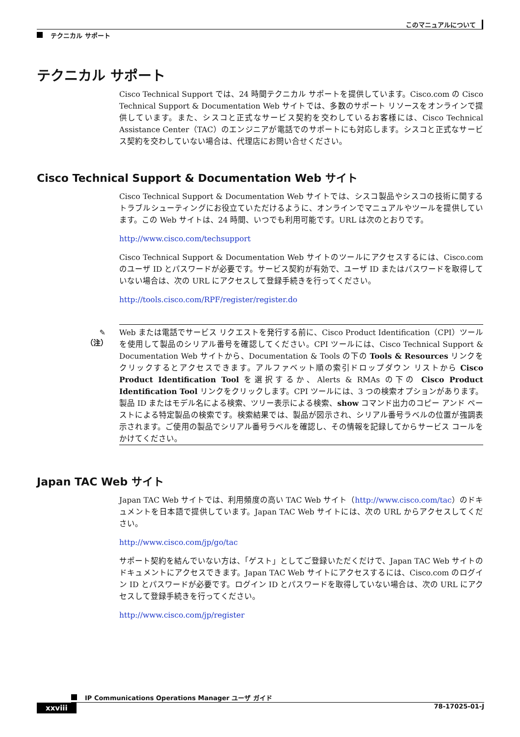このマニュアルについて
テクニカル サポート
テクニカル サポート
Cisco Technical Support では、24 時間テクニカル サポートを提供しています。Cisco.com の Cisco Technical Support & Documentation Web サイトでは、多数のサポート リソースをオンラインで提供しています。また、シスコと正式なサービス契約を交わしているお客様には、Cisco Technical Assistance Center（TAC）のエンジニアが電話でのサポートにも対応します。シスコと正式なサービス契約を交わしていない場合は、代理店にお問い合せください。
Cisco Technical Support & Documentation Web サイト
Cisco Technical Support & Documentation Web サイトでは、シスコ製品やシスコの技術に関するトラブルシューティングにお役立ていただけるように、オンラインでマニュアルやツールを提供しています。この Web サイトは、24 時間、いつでも利用可能です。URL は次のとおりです。
http://www.cisco.com/techsupport
Cisco Technical Support & Documentation Web サイトのツールにアクセスするには、Cisco.com のユーザ ID とパスワードが必要です。サービス契約が有効で、ユーザ ID またはパスワードを取得していない場合は、次の URL にアクセスして登録手続きを行ってください。
http://tools.cisco.com/RPF/register/register.do
✎
（注）
Web または電話でサービス リクエストを発行する前に、Cisco Product Identification（CPI）ツールを使用して製品のシリアル番号を確認してください。CPI ツールには、Cisco Technical Support & Documentation Web サイトから、Documentation & Tools の下の Tools & Resources リンクをクリックするとアクセスできます。アルファベット順の索引ドロップダウン リストから Cisco Product Identification Tool を選択するか、Alerts & RMAs の下の Cisco Product Identification Tool リンクをクリックします。CPI ツールには、3 つの検索オプションがあります。製品 ID またはモデル名による検索、ツリー表示による検索、show コマンド出力のコピー アンド ペーストによる特定製品の検索です。検索結果では、製品が図示され、シリアル番号ラベルの位置が強調表示されます。ご使用の製品でシリアル番号ラベルを確認し、その情報を記録してからサービス コールをかけてください。
Japan TAC Web サイト
Japan TAC Web サイトでは、利用頻度の高い TAC Web サイト（http://www.cisco.com/tac）のドキュメントを日本語で提供しています。Japan TAC Web サイトには、次の URL からアクセスしてください。
http://www.cisco.com/jp/go/tac
サポート契約を結んでいない方は、「ゲスト」としてご登録いただくだけで、Japan TAC Web サイトのドキュメントにアクセスできます。Japan TAC Web サイトにアクセスするには、Cisco.com のログイン ID とパスワードが必要です。ログイン ID とパスワードを取得していない場合は、次の URL にアクセスして登録手続きを行ってください。
http://www.cisco.com/jp/register
IP Communications Operations Manager ユーザ ガイド
xxviii 78-17025-01-J